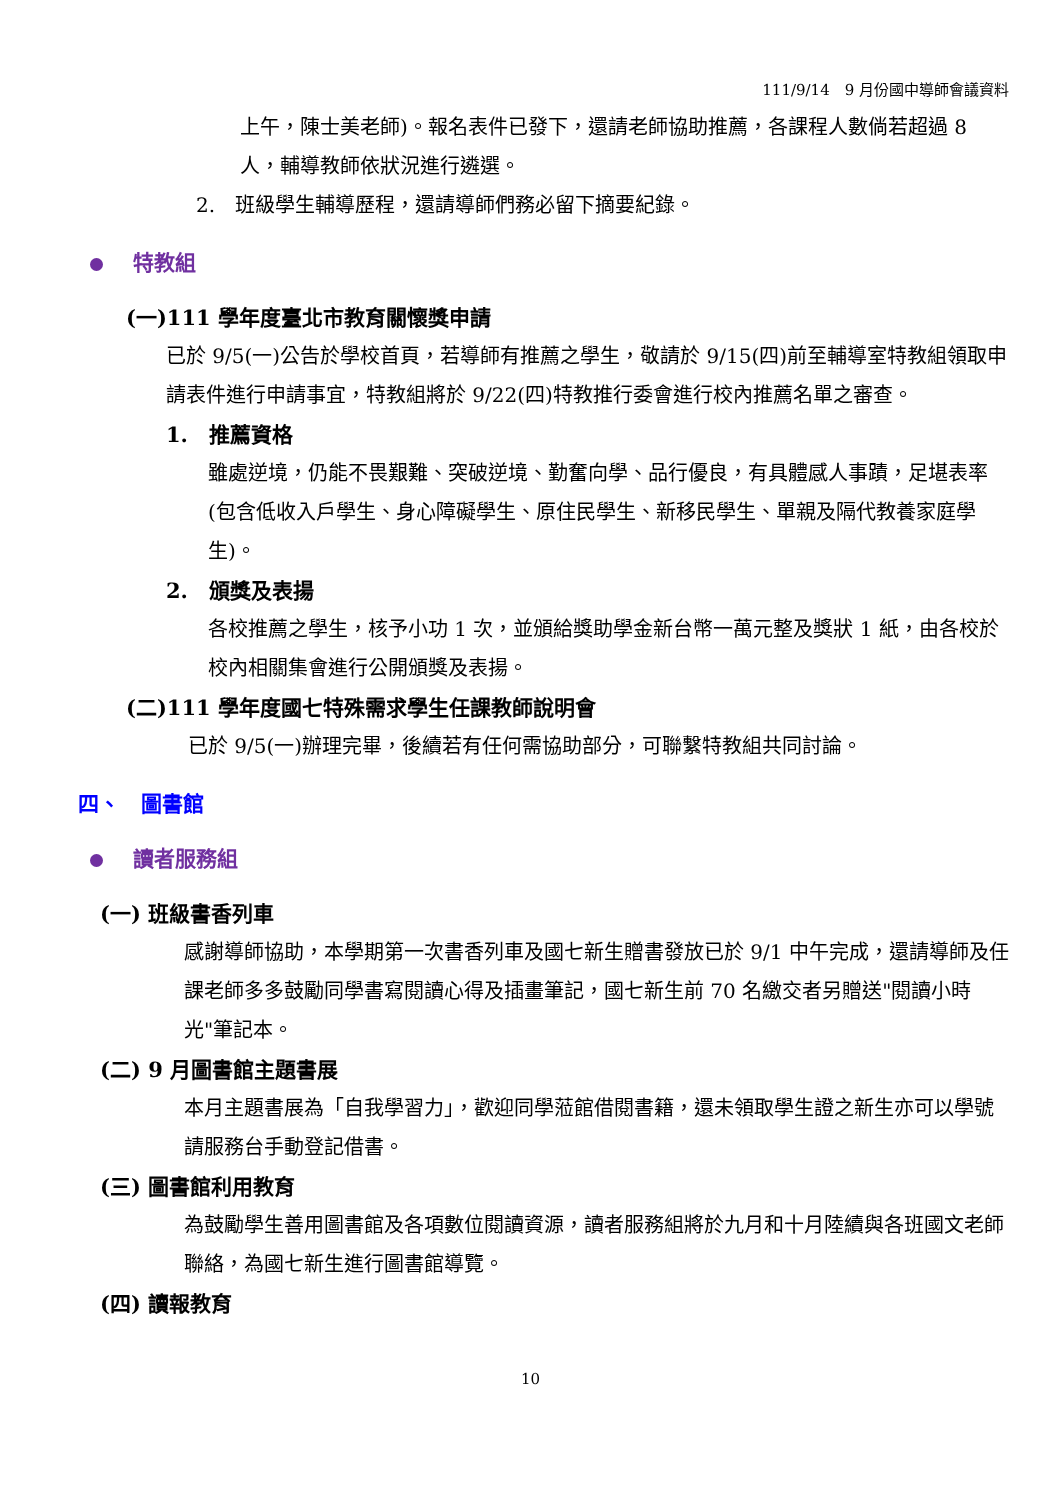111/9/14　9 月份國中導師會議資料
上午，陳士美老師)。報名表件已發下，還請老師協助推薦，各課程人數倘若超過 8 人，輔導教師依狀況進行遴選。
2.　班級學生輔導歷程，還請導師們務必留下摘要紀錄。
特教組
(一)111 學年度臺北市教育關懷獎申請
已於 9/5(一)公告於學校首頁，若導師有推薦之學生，敬請於 9/15(四)前至輔導室特教組領取申請表件進行申請事宜，特教組將於 9/22(四)特教推行委會進行校內推薦名單之審查。
1.　推薦資格
雖處逆境，仍能不畏艱難、突破逆境、勤奮向學、品行優良，有具體感人事蹟，足堪表率(包含低收入戶學生、身心障礙學生、原住民學生、新移民學生、單親及隔代教養家庭學生)。
2.　頒獎及表揚
各校推薦之學生，核予小功 1 次，並頒給獎助學金新台幣一萬元整及獎狀 1 紙，由各校於校內相關集會進行公開頒獎及表揚。
(二)111 學年度國七特殊需求學生任課教師說明會
已於 9/5(一)辦理完畢，後續若有任何需協助部分，可聯繫特教組共同討論。
四、　圖書館
讀者服務組
(一) 班級書香列車
感謝導師協助，本學期第一次書香列車及國七新生贈書發放已於 9/1 中午完成，還請導師及任課老師多多鼓勵同學書寫閱讀心得及插畫筆記，國七新生前 70 名繳交者另贈送"閱讀小時光"筆記本。
(二) 9 月圖書館主題書展
本月主題書展為「自我學習力」，歡迎同學蒞館借閱書籍，還未領取學生證之新生亦可以學號請服務台手動登記借書。
(三) 圖書館利用教育
為鼓勵學生善用圖書館及各項數位閱讀資源，讀者服務組將於九月和十月陸續與各班國文老師聯絡，為國七新生進行圖書館導覽。
(四) 讀報教育
10